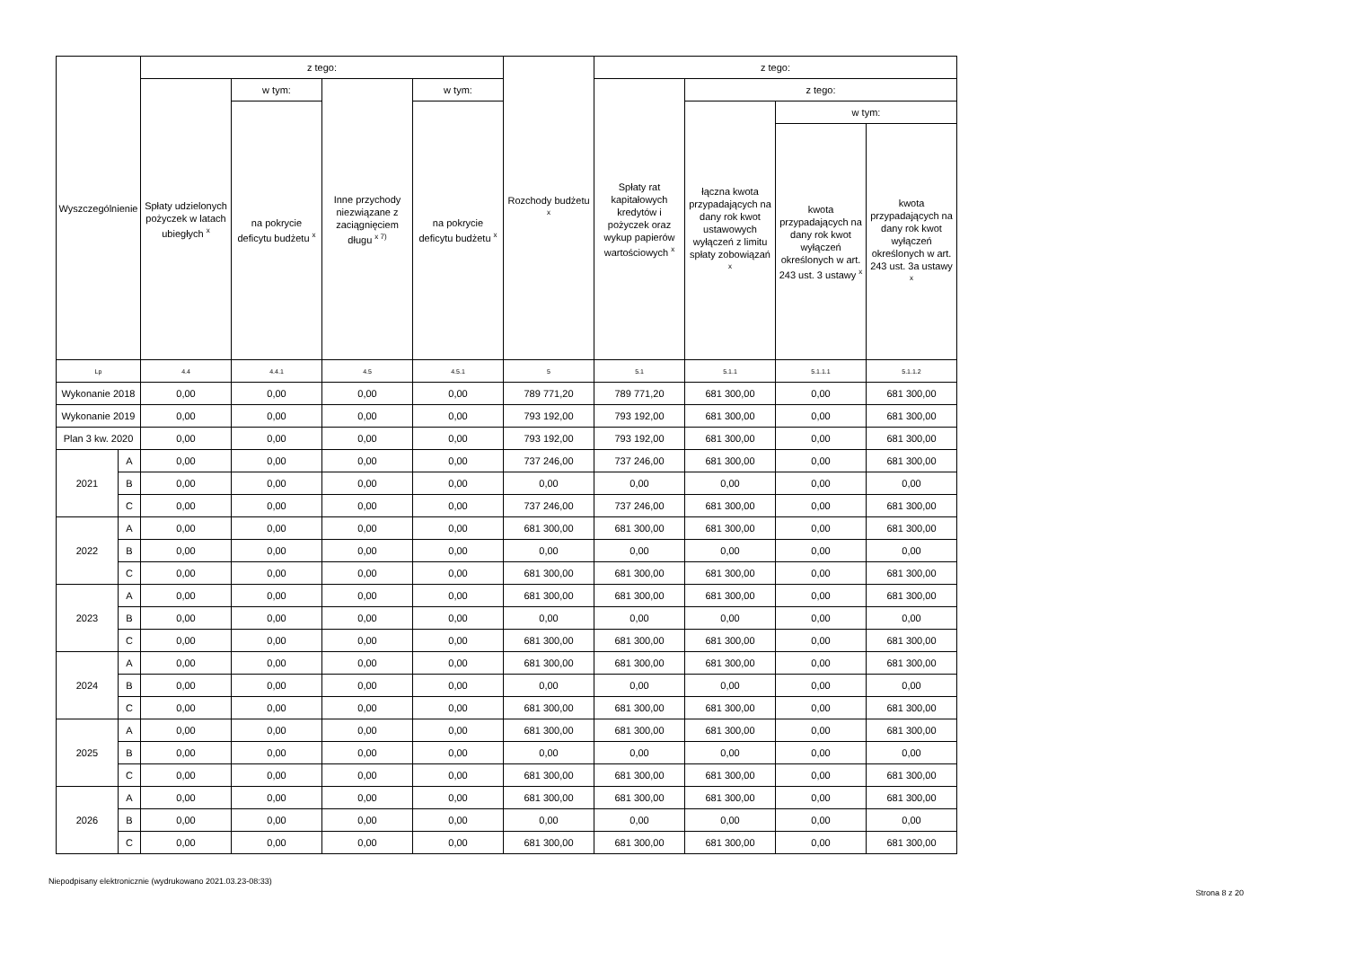| Wyszczególnienie | | z tego: | | | | Rozchody budżetu <sup>x</sup> | z tego: | | | |
| --- | --- | --- | --- | --- | --- | --- | --- | --- | --- | --- |
| | | Spłaty udzielonych pożyczek w latach ubiegłych <sup>x</sup> | w tym: | Inne przychody niezwiązane z zaciągnięciem długu <sup>x 7)</sup> | w tym: | | Spłaty rat kapitałowych kredytów i pożyczek oraz wykup papierów wartościowych <sup>x</sup> | z tego: | | |
| | | | na pokrycie deficytu budżetu <sup>x</sup> | | na pokrycie deficytu budżetu <sup>x</sup> | | | łączna kwota przypadających na dany rok kwot ustawowych wyłączeń z limitu spłaty zobowiązań <sup>x</sup> | w tym: | |
| | | | | | | | | | kwota przypadających na dany rok kwot wyłączeń określonych w art. 243 ust. 3 ustawy <sup>x</sup> | kwota przypadających na dany rok kwot wyłączeń określonych w art. 243 ust. 3a ustawy <sup>x</sup> |
| Lp | | 4.4 | 4.4.1 | 4.5 | 4.5.1 | 5 | 5.1 | 5.1.1 | 5.1.1.1 | 5.1.1.2 |
| Wykonanie 2018 | | 0,00 | 0,00 | 0,00 | 0,00 | 789 771,20 | 789 771,20 | 681 300,00 | 0,00 | 681 300,00 |
| Wykonanie 2019 | | 0,00 | 0,00 | 0,00 | 0,00 | 793 192,00 | 793 192,00 | 681 300,00 | 0,00 | 681 300,00 |
| Plan 3 kw. 2020 | | 0,00 | 0,00 | 0,00 | 0,00 | 793 192,00 | 793 192,00 | 681 300,00 | 0,00 | 681 300,00 |
| 2021 | A | 0,00 | 0,00 | 0,00 | 0,00 | 737 246,00 | 737 246,00 | 681 300,00 | 0,00 | 681 300,00 |
| | B | 0,00 | 0,00 | 0,00 | 0,00 | 0,00 | 0,00 | 0,00 | 0,00 | 0,00 |
| | C | 0,00 | 0,00 | 0,00 | 0,00 | 737 246,00 | 737 246,00 | 681 300,00 | 0,00 | 681 300,00 |
| 2022 | A | 0,00 | 0,00 | 0,00 | 0,00 | 681 300,00 | 681 300,00 | 681 300,00 | 0,00 | 681 300,00 |
| | B | 0,00 | 0,00 | 0,00 | 0,00 | 0,00 | 0,00 | 0,00 | 0,00 | 0,00 |
| | C | 0,00 | 0,00 | 0,00 | 0,00 | 681 300,00 | 681 300,00 | 681 300,00 | 0,00 | 681 300,00 |
| 2023 | A | 0,00 | 0,00 | 0,00 | 0,00 | 681 300,00 | 681 300,00 | 681 300,00 | 0,00 | 681 300,00 |
| | B | 0,00 | 0,00 | 0,00 | 0,00 | 0,00 | 0,00 | 0,00 | 0,00 | 0,00 |
| | C | 0,00 | 0,00 | 0,00 | 0,00 | 681 300,00 | 681 300,00 | 681 300,00 | 0,00 | 681 300,00 |
| 2024 | A | 0,00 | 0,00 | 0,00 | 0,00 | 681 300,00 | 681 300,00 | 681 300,00 | 0,00 | 681 300,00 |
| | B | 0,00 | 0,00 | 0,00 | 0,00 | 0,00 | 0,00 | 0,00 | 0,00 | 0,00 |
| | C | 0,00 | 0,00 | 0,00 | 0,00 | 681 300,00 | 681 300,00 | 681 300,00 | 0,00 | 681 300,00 |
| 2025 | A | 0,00 | 0,00 | 0,00 | 0,00 | 681 300,00 | 681 300,00 | 681 300,00 | 0,00 | 681 300,00 |
| | B | 0,00 | 0,00 | 0,00 | 0,00 | 0,00 | 0,00 | 0,00 | 0,00 | 0,00 |
| | C | 0,00 | 0,00 | 0,00 | 0,00 | 681 300,00 | 681 300,00 | 681 300,00 | 0,00 | 681 300,00 |
| 2026 | A | 0,00 | 0,00 | 0,00 | 0,00 | 681 300,00 | 681 300,00 | 681 300,00 | 0,00 | 681 300,00 |
| | B | 0,00 | 0,00 | 0,00 | 0,00 | 0,00 | 0,00 | 0,00 | 0,00 | 0,00 |
| | C | 0,00 | 0,00 | 0,00 | 0,00 | 681 300,00 | 681 300,00 | 681 300,00 | 0,00 | 681 300,00 |
Niepodpisany elektronicznie (wydrukowano 2021.03.23-08:33)
Strona 8 z 20